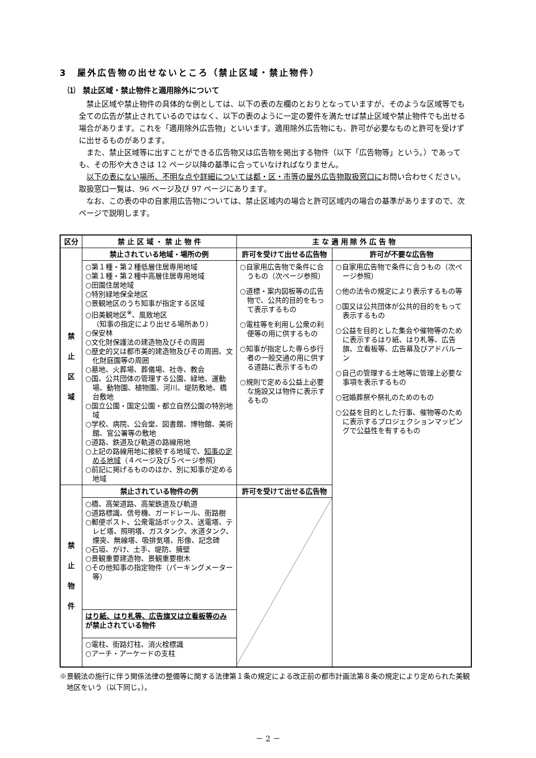3　屋外広告物の出せないところ（禁止区域・禁止物件）
⑴　禁止区域・禁止物件と適用除外について
禁止区域や禁止物件の具体的な例としては、以下の表の左欄のとおりとなっていますが、そのような区域等でも全ての広告が禁止されているのではなく、以下の表のように一定の要件を満たせば禁止区域や禁止物件でも出せる場合があります。これを「適用除外広告物」といいます。適用除外広告物にも、許可が必要なものと許可を受けずに出せるものがあります。
また、禁止区域等に出すことができる広告物又は広告物を掲出する物件（以下「広告物等」という。）であっても、その形や大きさは 12 ページ以降の基準に合っていなければなりません。
以下の表にない場所、不明な点や詳細については都・区・市等の屋外広告物取扱窓口にお問い合わせください。取扱窓口一覧は、96 ページ及び 97 ページにあります。
なお、この表の中の自家用広告物については、禁止区域内の場合と許可区域内の場合の基準がありますので、次ページで説明します。
| 区分 | 禁 止 区 域 ・ 禁 止 物 件 | 主 な 適 用 除 外 広 告 物 | |
| --- | --- | --- | --- |
| 禁 止 区 域 | 禁止されている地域・場所の例 | 許可を受けて出せる広告物 | 許可が不要な広告物 |
| | ○第１種・第２種低層住居専用地域 ○第１種・第２種中高層住居専用地域 ○田園住居地域 ○特別緑地保全地区 ○景観地区のうち知事が指定する区域 ○旧美観地区<sup>※</sup>、風致地区 （知事の指定により出せる場所あり） ○保安林 ○文化財保護法の建造物及びその周囲 ○歴史的又は都市美的建造物及びその周囲、文化財庭園等の周囲 ○墓地、火葬場、葬儀場、社寺、教会 ○国、公共団体の管理する公園、緑地、運動場、動物園、植物園、河川、堤防敷地、橋台敷地 ○国立公園・国定公園・都立自然公園の特別地域 ○学校、病院、公会堂、図書館、博物館、美術館、官公署等の敷地 ○道路、鉄道及び軌道の路線用地 ○上記の路線用地に接続する地域で、 知事の定める地域 （４ページ及び５ページ参照） ○前記に掲げるもののほか、別に知事が定める地域 | ○自家用広告物で条件に合うもの（次ページ参照） ○道標・案内図板等の広告物で、公共的目的をもって表示するもの ○電柱等を利用し公衆の利便等の用に供するもの ○知事が指定した専ら歩行者の一般交通の用に供する道路に表示するもの ○規則で定める公益上必要な施設又は物件に表示するもの | ○自家用広告物で条件に合うもの（次ページ参照） ○他の法令の規定により表示するもの等 ○国又は公共団体が公共的目的をもって表示するもの ○公益を目的とした集会や催物等のために表示するはり紙、はり札等、広告旗、立看板等、広告幕及びアドバルーン ○自己の管理する土地等に管理上必要な事項を表示するもの ○冠婚葬祭や祭礼のためのもの ○公益を目的とした行事、催物等のために表示するプロジェクションマッピングで公益性を有するもの |
| 禁 止 物 件 | 禁止されている物件の例 | 許可を受けて出せる広告物 | |
| | ○橋、高架道路、高架鉄道及び軌道 ○道路標識、信号機、ガードレール、街路樹 ○郵便ポスト、公衆電話ボックス、送電塔、テレビ塔、照明塔、ガスタンク、水道タンク、煙突、無線塔、吸排気塔、形像、記念碑 ○石垣、がけ、土手、堤防、擁壁 ○景観重要建造物、景観重要樹木 ○その他知事の指定物件（パーキングメーター等） | | |
| | はり紙、はり札等、広告旗又は立看板等のみ が禁止されている物件 | | |
| | ○電柱、街路灯柱、消火栓標識 ○アーチ・アーケードの支柱 | | |
※景観法の施行に伴う関係法律の整備等に関する法律第１条の規定による改正前の都市計画法第８条の規定により定められた美観地区をいう（以下同じ。）。
－ 2 －